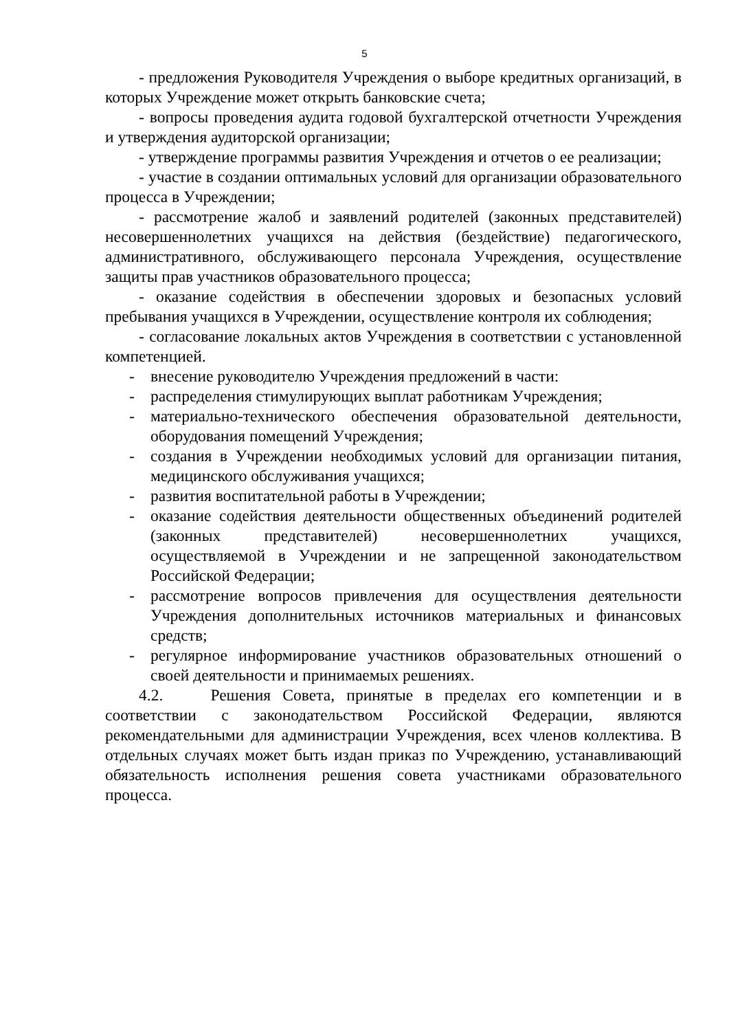5
- предложения Руководителя Учреждения о выборе кредитных организаций, в которых Учреждение может открыть банковские счета;
- вопросы проведения аудита годовой бухгалтерской отчетности Учреждения и утверждения аудиторской организации;
- утверждение программы развития Учреждения и отчетов о ее реализации;
- участие в создании оптимальных условий для организации образовательного процесса в Учреждении;
- рассмотрение жалоб и заявлений родителей (законных представителей) несовершеннолетних учащихся на действия (бездействие) педагогического, административного, обслуживающего персонала Учреждения, осуществление защиты прав участников образовательного процесса;
- оказание содействия в обеспечении здоровых и безопасных условий пребывания учащихся в Учреждении, осуществление контроля их соблюдения;
- согласование локальных актов Учреждения в соответствии с установленной компетенцией.
- внесение руководителю Учреждения предложений в части:
- распределения стимулирующих выплат работникам Учреждения;
- материально-технического обеспечения образовательной деятельности, оборудования помещений Учреждения;
- создания в Учреждении необходимых условий для организации питания, медицинского обслуживания учащихся;
- развития воспитательной работы в Учреждении;
- оказание содействия деятельности общественных объединений родителей (законных представителей) несовершеннолетних учащихся, осуществляемой в Учреждении и не запрещенной законодательством Российской Федерации;
- рассмотрение вопросов привлечения для осуществления деятельности Учреждения дополнительных источников материальных и финансовых средств;
- регулярное информирование участников образовательных отношений о своей деятельности и принимаемых решениях.
4.2. Решения Совета, принятые в пределах его компетенции и в соответствии с законодательством Российской Федерации, являются рекомендательными для администрации Учреждения, всех членов коллектива. В отдельных случаях может быть издан приказ по Учреждению, устанавливающий обязательность исполнения решения совета участниками образовательного процесса.